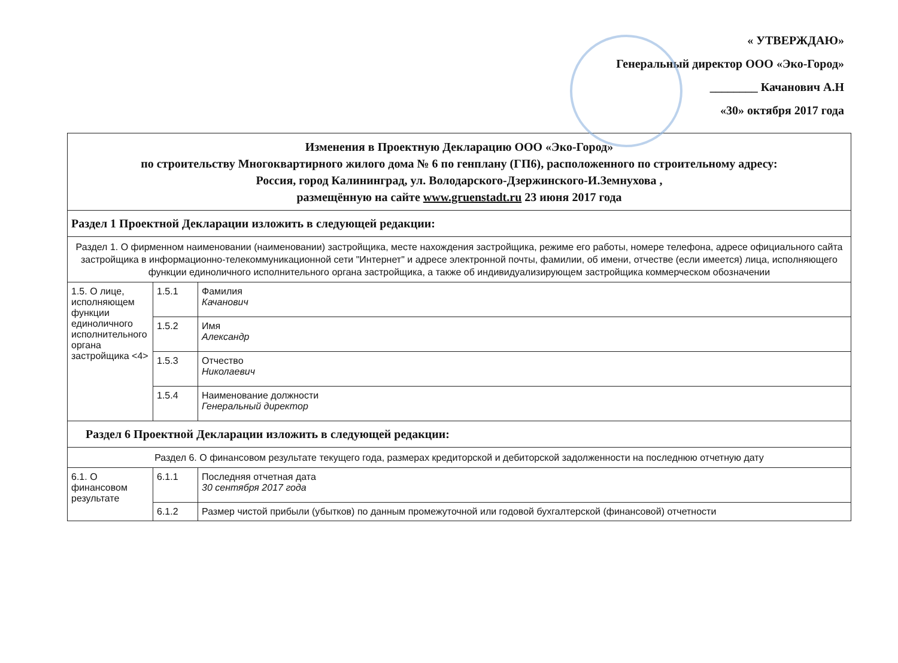« УТВЕРЖДАЮ»
Генеральный директор ООО «Эко-Город»
________ Качанович А.Н
«30» октября 2017 года
| Изменения в Проектную Декларацию ООО «Эко-Город» по строительству Многоквартирного жилого дома № 6 по генплану (ГП6), расположенного по строительному адресу: Россия, город Калининград, ул. Володарского-Дзержинского-И.Земнухова , размещённую на сайте www.gruenstadt.ru 23 июня 2017 года | | |
| Раздел 1 Проектной Декларации изложить в следующей редакции: | | |
| Раздел 1. О фирменном наименовании (наименовании) застройщика, месте нахождения застройщика, режиме его работы, номере телефона, адресе официального сайта застройщика в информационно-телекоммуникационной сети "Интернет" и адресе электронной почты, фамилии, об имени, отчестве (если имеется) лица, исполняющего функции единоличного исполнительного органа застройщика, а также об индивидуализирующем застройщика коммерческом обозначении | | |
| 1.5. О лице, исполняющем функции единоличного исполнительного органа застройщика <4> | 1.5.1 | Фамилия Качанович |
| | 1.5.2 | Имя Александр |
| | 1.5.3 | Отчество Николаевич |
| | 1.5.4 | Наименование должности Генеральный директор |
| Раздел 6 Проектной Декларации изложить в следующей редакции: | | |
| Раздел 6. О финансовом результате текущего года, размерах кредиторской и дебиторской задолженности на последнюю отчетную дату | | |
| 6.1. О финансовом результате | 6.1.1 | Последняя отчетная дата 30 сентября 2017 года |
| | 6.1.2 | Размер чистой прибыли (убытков) по данным промежуточной или годовой бухгалтерской (финансовой) отчетности |